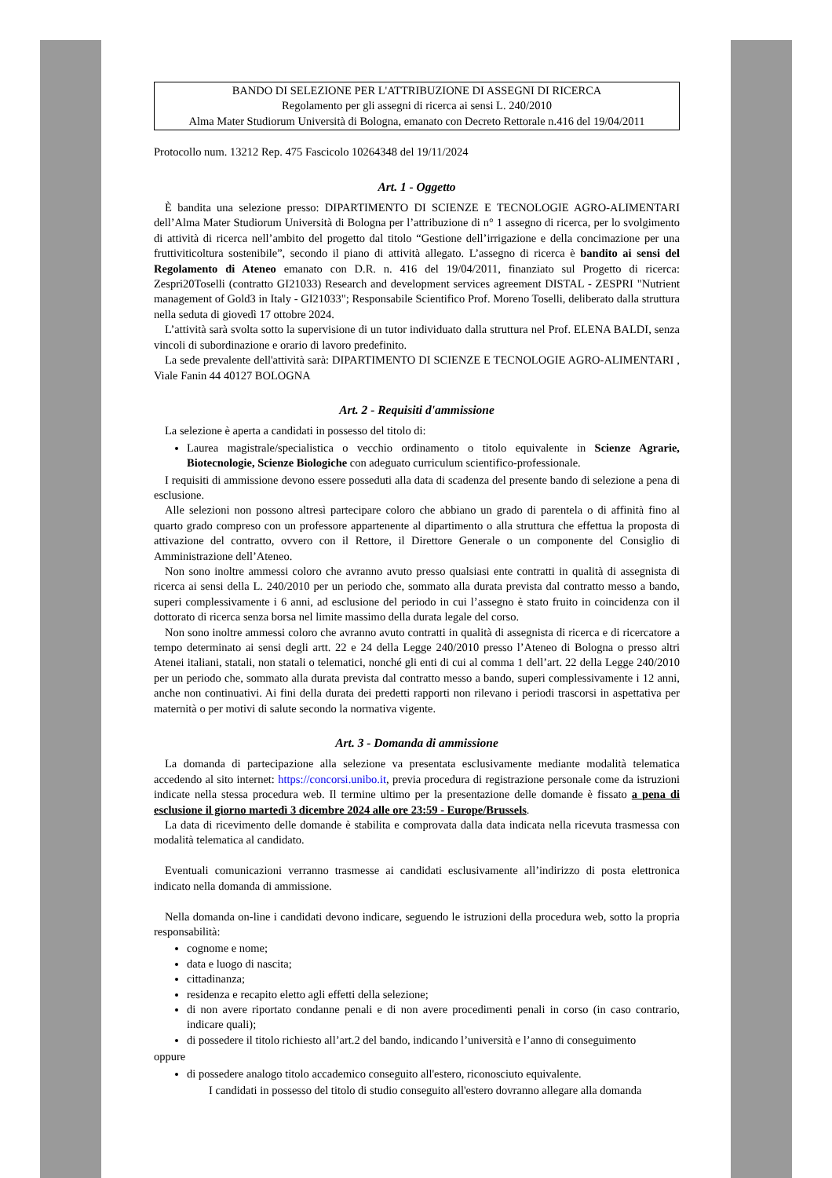BANDO DI SELEZIONE PER L'ATTRIBUZIONE DI ASSEGNI DI RICERCA
Regolamento per gli assegni di ricerca ai sensi L. 240/2010
Alma Mater Studiorum Università di Bologna, emanato con Decreto Rettorale n.416 del 19/04/2011
Protocollo num. 13212 Rep. 475 Fascicolo 10264348 del 19/11/2024
Art. 1 - Oggetto
È bandita una selezione presso: DIPARTIMENTO DI SCIENZE E TECNOLOGIE AGRO-ALIMENTARI dell’Alma Mater Studiorum Università di Bologna per l’attribuzione di n° 1 assegno di ricerca, per lo svolgimento di attività di ricerca nell’ambito del progetto dal titolo “Gestione dell’irrigazione e della concimazione per una fruttiviticoltura sostenibile”, secondo il piano di attività allegato. L’assegno di ricerca è bandito ai sensi del Regolamento di Ateneo emanato con D.R. n. 416 del 19/04/2011, finanziato sul Progetto di ricerca: Zespri20Toselli (contratto GI21033) Research and development services agreement DISTAL - ZESPRI "Nutrient management of Gold3 in Italy - GI21033"; Responsabile Scientifico Prof. Moreno Toselli, deliberato dalla struttura nella seduta di giovedì 17 ottobre 2024.
L’attività sarà svolta sotto la supervisione di un tutor individuato dalla struttura nel Prof. ELENA BALDI, senza vincoli di subordinazione e orario di lavoro predefinito.
La sede prevalente dell'attività sarà: DIPARTIMENTO DI SCIENZE E TECNOLOGIE AGRO-ALIMENTARI , Viale Fanin 44 40127 BOLOGNA
Art. 2 - Requisiti d'ammissione
La selezione è aperta a candidati in possesso del titolo di:
Laurea magistrale/specialistica o vecchio ordinamento o titolo equivalente in Scienze Agrarie, Biotecnologie, Scienze Biologiche con adeguato curriculum scientifico-professionale.
I requisiti di ammissione devono essere posseduti alla data di scadenza del presente bando di selezione a pena di esclusione.
Alle selezioni non possono altresì partecipare coloro che abbiano un grado di parentela o di affinità fino al quarto grado compreso con un professore appartenente al dipartimento o alla struttura che effettua la proposta di attivazione del contratto, ovvero con il Rettore, il Direttore Generale o un componente del Consiglio di Amministrazione dell’Ateneo.
Non sono inoltre ammessi coloro che avranno avuto presso qualsiasi ente contratti in qualità di assegnista di ricerca ai sensi della L. 240/2010 per un periodo che, sommato alla durata prevista dal contratto messo a bando, superi complessivamente i 6 anni, ad esclusione del periodo in cui l’assegno è stato fruito in coincidenza con il dottorato di ricerca senza borsa nel limite massimo della durata legale del corso.
Non sono inoltre ammessi coloro che avranno avuto contratti in qualità di assegnista di ricerca e di ricercatore a tempo determinato ai sensi degli artt. 22 e 24 della Legge 240/2010 presso l’Ateneo di Bologna o presso altri Atenei italiani, statali, non statali o telematici, nonché gli enti di cui al comma 1 dell’art. 22 della Legge 240/2010 per un periodo che, sommato alla durata prevista dal contratto messo a bando, superi complessivamente i 12 anni, anche non continuativi. Ai fini della durata dei predetti rapporti non rilevano i periodi trascorsi in aspettativa per maternità o per motivi di salute secondo la normativa vigente.
Art. 3 - Domanda di ammissione
La domanda di partecipazione alla selezione va presentata esclusivamente mediante modalità telematica accedendo al sito internet: https://concorsi.unibo.it, previa procedura di registrazione personale come da istruzioni indicate nella stessa procedura web. Il termine ultimo per la presentazione delle domande è fissato a pena di esclusione il giorno martedì 3 dicembre 2024 alle ore 23:59 - Europe/Brussels.
La data di ricevimento delle domande è stabilita e comprovata dalla data indicata nella ricevuta trasmessa con modalità telematica al candidato.
Eventuali comunicazioni verranno trasmesse ai candidati esclusivamente all’indirizzo di posta elettronica indicato nella domanda di ammissione.
Nella domanda on-line i candidati devono indicare, seguendo le istruzioni della procedura web, sotto la propria responsabilità:
cognome e nome;
data e luogo di nascita;
cittadinanza;
residenza e recapito eletto agli effetti della selezione;
di non avere riportato condanne penali e di non avere procedimenti penali in corso (in caso contrario, indicare quali);
di possedere il titolo richiesto all’art.2 del bando, indicando l’università e l’anno di conseguimento
oppure
di possedere analogo titolo accademico conseguito all'estero, riconosciuto equivalente.
I candidati in possesso del titolo di studio conseguito all'estero dovranno allegare alla domanda